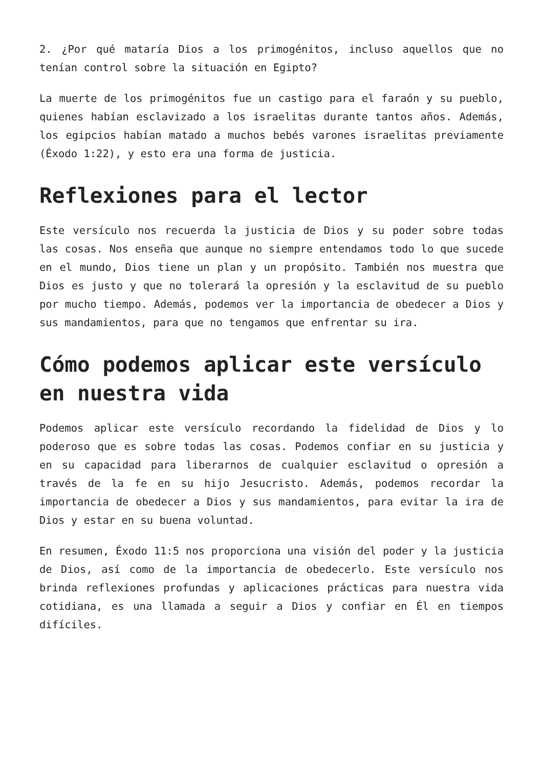2. ¿Por qué mataría Dios a los primogénitos, incluso aquellos que no tenían control sobre la situación en Egipto?
La muerte de los primogénitos fue un castigo para el faraón y su pueblo, quienes habían esclavizado a los israelitas durante tantos años. Además, los egipcios habían matado a muchos bebés varones israelitas previamente (Éxodo 1:22), y esto era una forma de justicia.
Reflexiones para el lector
Este versículo nos recuerda la justicia de Dios y su poder sobre todas las cosas. Nos enseña que aunque no siempre entendamos todo lo que sucede en el mundo, Dios tiene un plan y un propósito. También nos muestra que Dios es justo y que no tolerará la opresión y la esclavitud de su pueblo por mucho tiempo. Además, podemos ver la importancia de obedecer a Dios y sus mandamientos, para que no tengamos que enfrentar su ira.
Cómo podemos aplicar este versículo en nuestra vida
Podemos aplicar este versículo recordando la fidelidad de Dios y lo poderoso que es sobre todas las cosas. Podemos confiar en su justicia y en su capacidad para liberarnos de cualquier esclavitud o opresión a través de la fe en su hijo Jesucristo. Además, podemos recordar la importancia de obedecer a Dios y sus mandamientos, para evitar la ira de Dios y estar en su buena voluntad.
En resumen, Éxodo 11:5 nos proporciona una visión del poder y la justicia de Dios, así como de la importancia de obedecerlo. Este versículo nos brinda reflexiones profundas y aplicaciones prácticas para nuestra vida cotidiana, es una llamada a seguir a Dios y confiar en Él en tiempos difíciles.